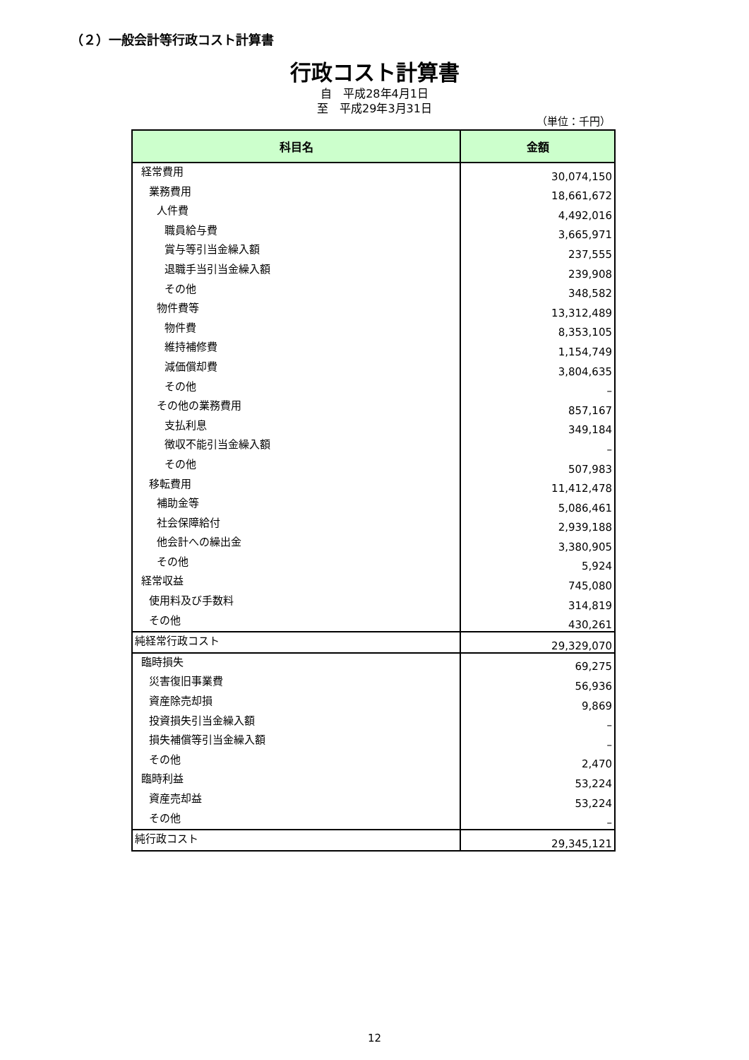（２）一般会計等行政コスト計算書
行政コスト計算書
自　平成28年4月1日
至　平成29年3月31日
（単位：千円）
| 科目名 | 金額 |
| --- | --- |
| 経常費用 | 30,074,150 |
| 業務費用 | 18,661,672 |
| 人件費 | 4,492,016 |
| 職員給与費 | 3,665,971 |
| 賞与等引当金繰入額 | 237,555 |
| 退職手当引当金繰入額 | 239,908 |
| その他 | 348,582 |
| 物件費等 | 13,312,489 |
| 物件費 | 8,353,105 |
| 維持補修費 | 1,154,749 |
| 減価償却費 | 3,804,635 |
| その他 | – |
| その他の業務費用 | 857,167 |
| 支払利息 | 349,184 |
| 徴収不能引当金繰入額 | – |
| その他 | 507,983 |
| 移転費用 | 11,412,478 |
| 補助金等 | 5,086,461 |
| 社会保障給付 | 2,939,188 |
| 他会計への繰出金 | 3,380,905 |
| その他 | 5,924 |
| 経常収益 | 745,080 |
| 使用料及び手数料 | 314,819 |
| その他 | 430,261 |
| 純経常行政コスト | 29,329,070 |
| 臨時損失 | 69,275 |
| 災害復旧事業費 | 56,936 |
| 資産除売却損 | 9,869 |
| 投資損失引当金繰入額 | – |
| 損失補償等引当金繰入額 | – |
| その他 | 2,470 |
| 臨時利益 | 53,224 |
| 資産売却益 | 53,224 |
| その他 | – |
| 純行政コスト | 29,345,121 |
12